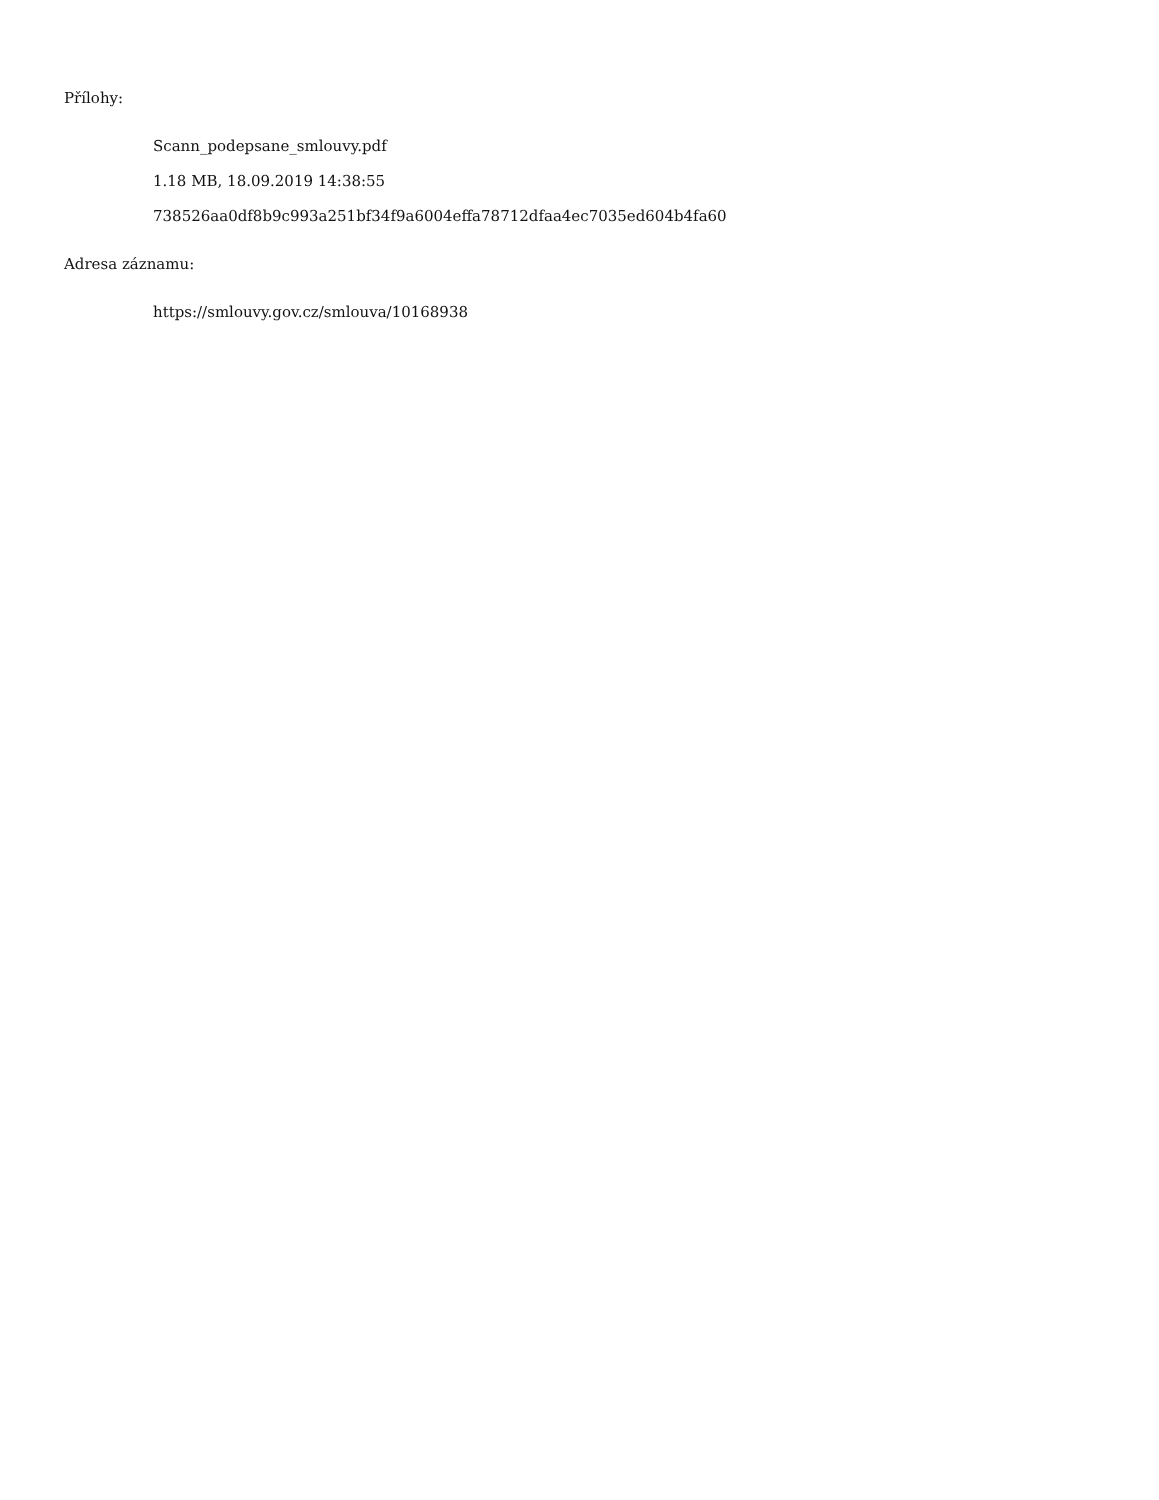Přílohy:
Scann_podepsane_smlouvy.pdf
1.18 MB, 18.09.2019 14:38:55
738526aa0df8b9c993a251bf34f9a6004effa78712dfaa4ec7035ed604b4fa60
Adresa záznamu:
https://smlouvy.gov.cz/smlouva/10168938